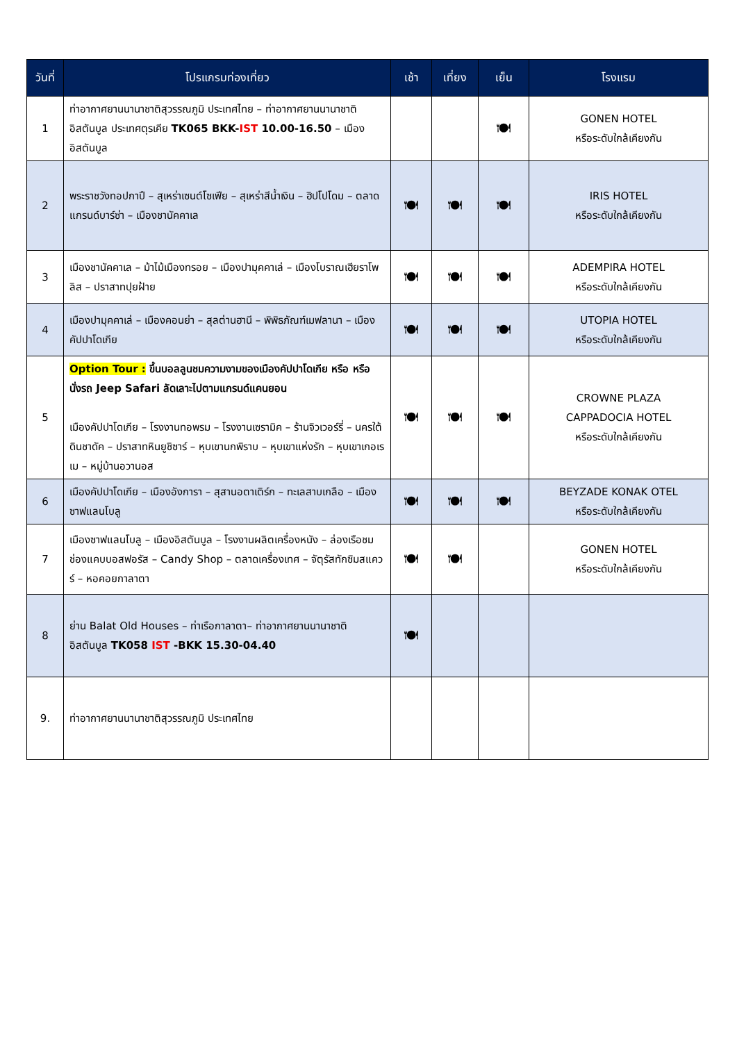| วันที่ | โปรแกรมท่องเที่ยว | เช้า | เที่ยง | เย็น | โรงแรม |
| --- | --- | --- | --- | --- | --- |
| 1 | ท่าอากาศยานนานาชาติสุวรรณภูมิ ประเทศไทย – ท่าอากาศยานนานาชาติอิสตันบูล ประเทศตุรเคีย TK065 BKK- IST 10.00-16.50 – เมืองอิสตันบูล | | | 🍽 | GONEN HOTEL หรือระดับใกล้เคียงกัน |
| 2 | พระราชวังทอปกาปึ – สุเหร่าเซนต์โซเฟีย – สุเหร่าสีน้ำเงิน – ฮิปโปโดม – ตลาดแกรนด์บาร์ซ่า – เมืองชานัคคาเล | 🍽 | 🍽 | 🍽 | IRIS HOTEL หรือระดับใกล้เคียงกัน |
| 3 | เมืองชานัคคาเล – ม้าไม้เมืองทรอย – เมืองปามุคคาเล่ – เมืองโบราณเฮียราโพลิส – ปราสาทปุยฝ้าย | 🍽 | 🍽 | 🍽 | ADEMPIRA HOTEL หรือระดับใกล้เคียงกัน |
| 4 | เมืองปามุคคาเล่ – เมืองคอนย่า – สุลต่านฮานี – พิพิธภัณฑ์เมฟลานา – เมืองคัปปาโดเกีย | 🍽 | 🍽 | 🍽 | UTOPIA HOTEL หรือระดับใกล้เคียงกัน |
| 5 | Option Tour : ขึ้นบอลลูนชมความงามของเมืองคัปปาโดเกีย หรือ หรือ นั่งรถ Jeep Safari ลัดเลาะไปตามแกรนด์แคนยอน เมืองคัปปาโดเกีย – โรงงานทอพรม – โรงงานเซรามิค – ร้านจิวเวอร์รี่ – นครใต้ดินชาดัค – ปราสาทหินยูชิซาร์ – หุบเขานกพิราบ – หุบเขาแห่งรัก – หุบเขาเกอเรเม – หมู่บ้านอวานอส | 🍽 | 🍽 | 🍽 | CROWNE PLAZA CAPPADOCIA HOTEL หรือระดับใกล้เคียงกัน |
| 6 | เมืองคัปปาโดเกีย – เมืองอังการา – สุสานอตาเติร์ก – ทะเลสาบเกลือ – เมืองซาฟแลนโบลู | 🍽 | 🍽 | 🍽 | BEYZADE KONAK OTEL หรือระดับใกล้เคียงกัน |
| 7 | เมืองซาฟแลนโบลู – เมืองอิสตันบูล – โรงงานผลิตเครื่องหนัง – ล่องเรือชมช่องแคบบอสฟอรัส – Candy Shop – ตลาดเครื่องเทศ – จัตุรัสทักซิมสแควร์ – หอคอยกาลาตา | 🍽 | 🍽 | | GONEN HOTEL หรือระดับใกล้เคียงกัน |
| 8 | ย่าน Balat Old Houses – ท่าเรือกาลาตา– ท่าอากาศยานนานาชาติอิสตันบูล TK058 IST -BKK 15.30-04.40 | 🍽 | | | |
| 9. | ท่าอากาศยานนานาชาติสุวรรณภูมิ ประเทศไทย | | | | |